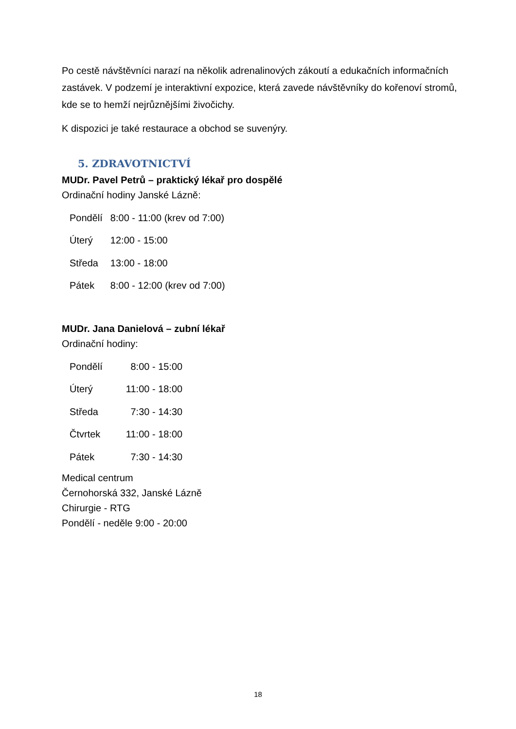Po cestě návštěvníci narazí na několik adrenalinových zákoutí a edukačních informačních zastávek. V podzemí je interaktivní expozice, která zavede návštěvníky do kořenoví stromů, kde se to hemží nejrůznějšími živočichy.
K dispozici je také restaurace a obchod se suvenýry.
5. ZDRAVOTNICTVÍ
MUDr. Pavel Petrů – praktický lékař pro dospělé
Ordinační hodiny Janské Lázně:
| Pondělí | 8:00 - 11:00 (krev od 7:00) |
| Úterý | 12:00 - 15:00 |
| Středa | 13:00 - 18:00 |
| Pátek | 8:00 - 12:00 (krev od 7:00) |
MUDr. Jana Danielová – zubní lékař
Ordinační hodiny:
| Pondělí | 8:00 - 15:00 |
| Úterý | 11:00 - 18:00 |
| Středa | 7:30 - 14:30 |
| Čtvrtek | 11:00 - 18:00 |
| Pátek | 7:30 - 14:30 |
Medical centrum
Černohorská 332, Janské Lázně
Chirurgie - RTG
Pondělí - neděle 9:00 - 20:00
18